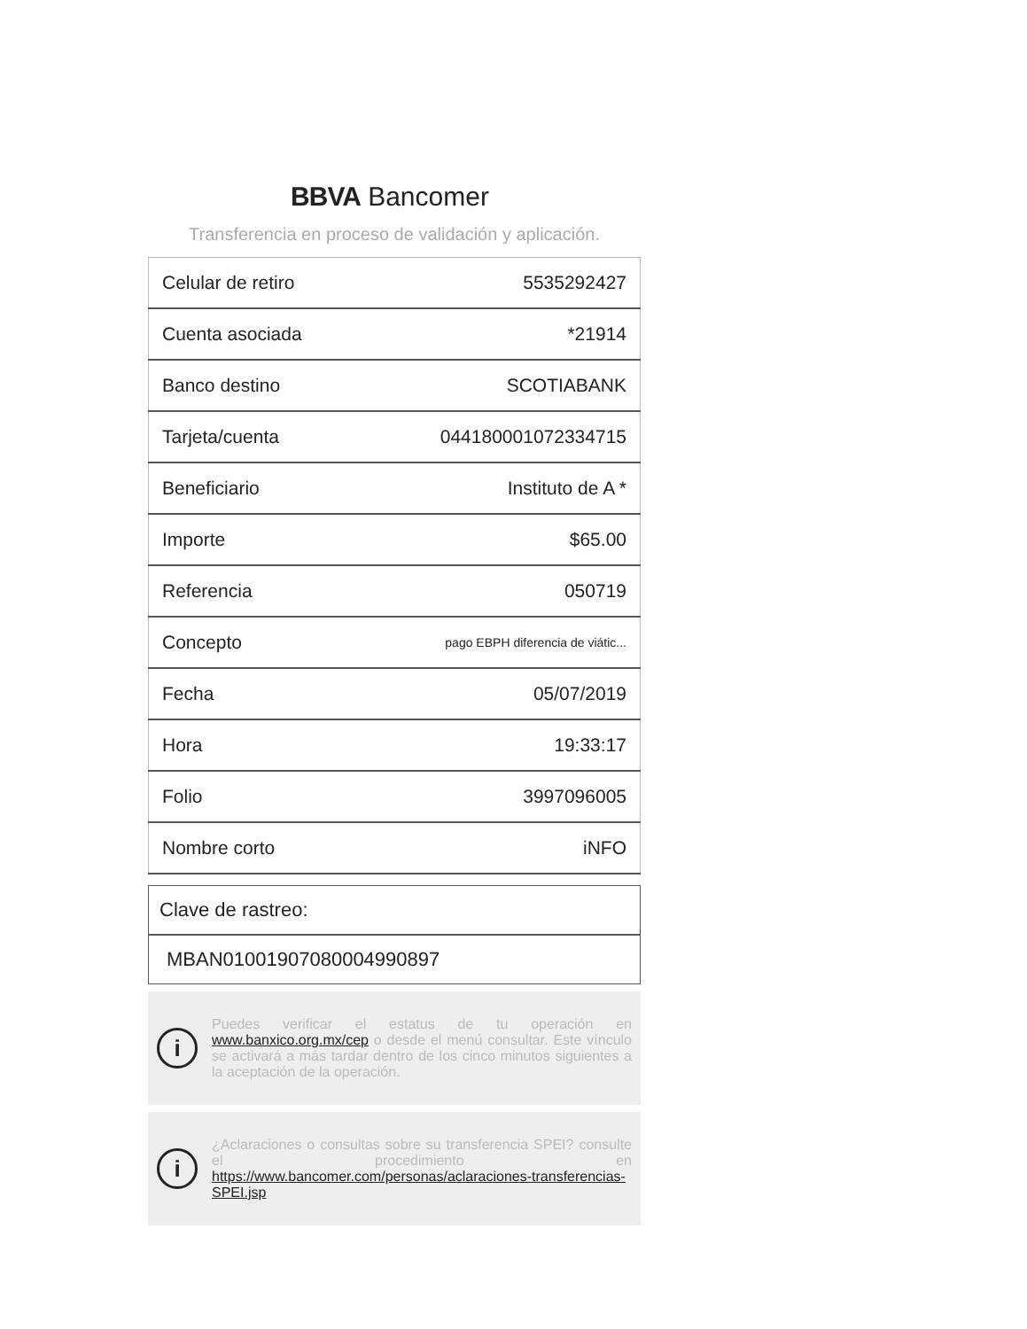BBVA Bancomer
Transferencia en proceso de validación y aplicación.
| Celular de retiro | 5535292427 |
| Cuenta asociada | *21914 |
| Banco destino | SCOTIABANK |
| Tarjeta/cuenta | 044180001072334715 |
| Beneficiario | Instituto de A * |
| Importe | $65.00 |
| Referencia | 050719 |
| Concepto | pago EBPH diferencia de viátic... |
| Fecha | 05/07/2019 |
| Hora | 19:33:17 |
| Folio | 3997096005 |
| Nombre corto | iNFO |
Clave de rastreo:
MBAN01001907080004990897
i
Puedes verificar el estatus de tu operación en www.banxico.org.mx/cep o desde el menú consultar. Este vínculo se activará a más tardar dentro de los cinco minutos siguientes a la aceptación de la operación.
i
¿Aclaraciones o consultas sobre su transferencia SPEI? consulte el procedimiento en https://www.bancomer.com/personas/aclaraciones-transferencias-SPEI.jsp